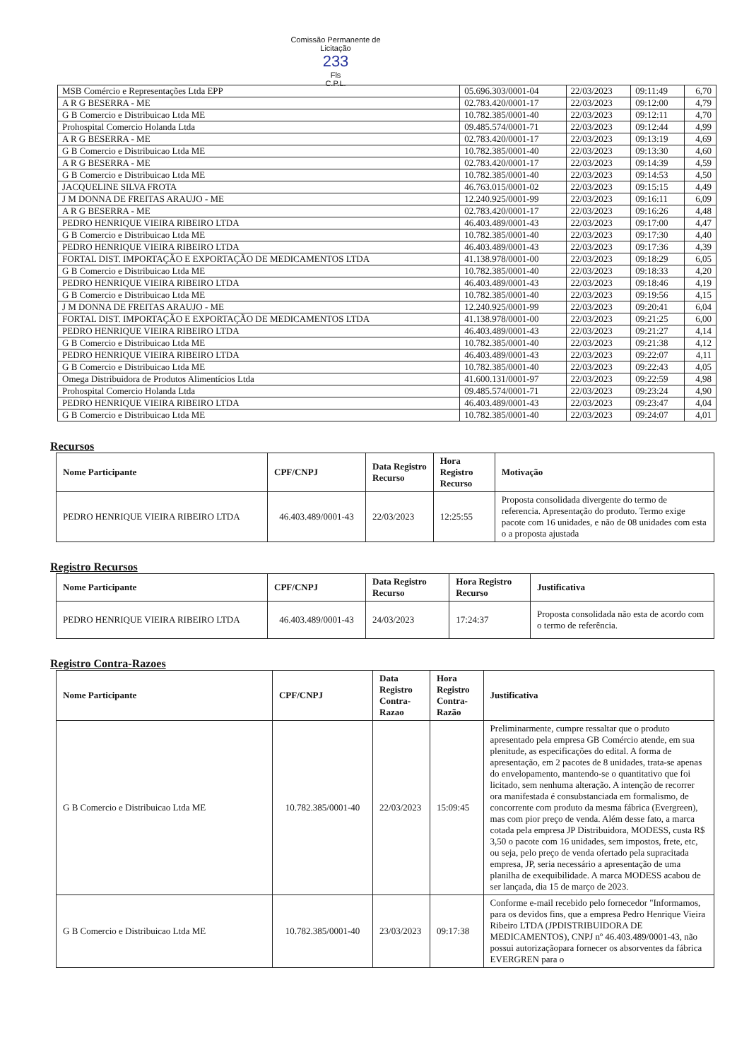Comissão Permanente de Licitação
233
Fls
C.P.L.
| MSB Comércio e Representações Ltda EPP | 05.696.303/0001-04 | 22/03/2023 | 09:11:49 | 6,70 |
| A R G BESERRA - ME | 02.783.420/0001-17 | 22/03/2023 | 09:12:00 | 4,79 |
| G B Comercio e Distribuicao Ltda ME | 10.782.385/0001-40 | 22/03/2023 | 09:12:11 | 4,70 |
| Prohospital Comercio Holanda Ltda | 09.485.574/0001-71 | 22/03/2023 | 09:12:44 | 4,99 |
| A R G BESERRA - ME | 02.783.420/0001-17 | 22/03/2023 | 09:13:19 | 4,69 |
| G B Comercio e Distribuicao Ltda ME | 10.782.385/0001-40 | 22/03/2023 | 09:13:30 | 4,60 |
| A R G BESERRA - ME | 02.783.420/0001-17 | 22/03/2023 | 09:14:39 | 4,59 |
| G B Comercio e Distribuicao Ltda ME | 10.782.385/0001-40 | 22/03/2023 | 09:14:53 | 4,50 |
| JACQUELINE SILVA FROTA | 46.763.015/0001-02 | 22/03/2023 | 09:15:15 | 4,49 |
| J M DONNA DE FREITAS ARAUJO - ME | 12.240.925/0001-99 | 22/03/2023 | 09:16:11 | 6,09 |
| A R G BESERRA - ME | 02.783.420/0001-17 | 22/03/2023 | 09:16:26 | 4,48 |
| PEDRO HENRIQUE VIEIRA RIBEIRO LTDA | 46.403.489/0001-43 | 22/03/2023 | 09:17:00 | 4,47 |
| G B Comercio e Distribuicao Ltda ME | 10.782.385/0001-40 | 22/03/2023 | 09:17:30 | 4,40 |
| PEDRO HENRIQUE VIEIRA RIBEIRO LTDA | 46.403.489/0001-43 | 22/03/2023 | 09:17:36 | 4,39 |
| FORTAL DIST. IMPORTAÇÃO E EXPORTAÇÃO DE MEDICAMENTOS LTDA | 41.138.978/0001-00 | 22/03/2023 | 09:18:29 | 6,05 |
| G B Comercio e Distribuicao Ltda ME | 10.782.385/0001-40 | 22/03/2023 | 09:18:33 | 4,20 |
| PEDRO HENRIQUE VIEIRA RIBEIRO LTDA | 46.403.489/0001-43 | 22/03/2023 | 09:18:46 | 4,19 |
| G B Comercio e Distribuicao Ltda ME | 10.782.385/0001-40 | 22/03/2023 | 09:19:56 | 4,15 |
| J M DONNA DE FREITAS ARAUJO - ME | 12.240.925/0001-99 | 22/03/2023 | 09:20:41 | 6,04 |
| FORTAL DIST. IMPORTAÇÃO E EXPORTAÇÃO DE MEDICAMENTOS LTDA | 41.138.978/0001-00 | 22/03/2023 | 09:21:25 | 6,00 |
| PEDRO HENRIQUE VIEIRA RIBEIRO LTDA | 46.403.489/0001-43 | 22/03/2023 | 09:21:27 | 4,14 |
| G B Comercio e Distribuicao Ltda ME | 10.782.385/0001-40 | 22/03/2023 | 09:21:38 | 4,12 |
| PEDRO HENRIQUE VIEIRA RIBEIRO LTDA | 46.403.489/0001-43 | 22/03/2023 | 09:22:07 | 4,11 |
| G B Comercio e Distribuicao Ltda ME | 10.782.385/0001-40 | 22/03/2023 | 09:22:43 | 4,05 |
| Omega Distribuidora de Produtos Alimentícios Ltda | 41.600.131/0001-97 | 22/03/2023 | 09:22:59 | 4,98 |
| Prohospital Comercio Holanda Ltda | 09.485.574/0001-71 | 22/03/2023 | 09:23:24 | 4,90 |
| PEDRO HENRIQUE VIEIRA RIBEIRO LTDA | 46.403.489/0001-43 | 22/03/2023 | 09:23:47 | 4,04 |
| G B Comercio e Distribuicao Ltda ME | 10.782.385/0001-40 | 22/03/2023 | 09:24:07 | 4,01 |
Recursos
| Nome Participante | CPF/CNPJ | Data Registro Recurso | Hora Registro Recurso | Motivação |
| --- | --- | --- | --- | --- |
| PEDRO HENRIQUE VIEIRA RIBEIRO LTDA | 46.403.489/0001-43 | 22/03/2023 | 12:25:55 | Proposta consolidada divergente do termo de referencia. Apresentação do produto. Termo exige pacote com 16 unidades, e não de 08 unidades com esta o a proposta ajustada |
Registro Recursos
| Nome Participante | CPF/CNPJ | Data Registro Recurso | Hora Registro Recurso | Justificativa |
| --- | --- | --- | --- | --- |
| PEDRO HENRIQUE VIEIRA RIBEIRO LTDA | 46.403.489/0001-43 | 24/03/2023 | 17:24:37 | Proposta consolidada não esta de acordo com o termo de referência. |
Registro Contra-Razoes
| Nome Participante | CPF/CNPJ | Data Registro Contra-Razao | Hora Registro Contra-Razão | Justificativa |
| --- | --- | --- | --- | --- |
| G B Comercio e Distribuicao Ltda ME | 10.782.385/0001-40 | 22/03/2023 | 15:09:45 | Preliminarmente, cumpre ressaltar que o produto apresentado pela empresa GB Comércio atende, em sua plenitude, as especificações do edital. A forma de apresentação, em 2 pacotes de 8 unidades, trata-se apenas do envelopamento, mantendo-se o quantitativo que foi licitado, sem nenhuma alteração. A intenção de recorrer ora manifestada é consubstanciada em formalismo, de concorrente com produto da mesma fábrica (Evergreen), mas com pior preço de venda. Além desse fato, a marca cotada pela empresa JP Distribuidora, MODESS, custa R$ 3,50 o pacote com 16 unidades, sem impostos, frete, etc, ou seja, pelo preço de venda ofertado pela supracitada empresa, JP, seria necessário a apresentação de uma planilha de exequibilidade. A marca MODESS acabou de ser lançada, dia 15 de março de 2023. |
| G B Comercio e Distribuicao Ltda ME | 10.782.385/0001-40 | 23/03/2023 | 09:17:38 | Conforme e-mail recebido pelo fornecedor "Informamos, para os devidos fins, que a empresa Pedro Henrique Vieira Ribeiro LTDA (JPDISTRIBUIDORA DE MEDICAMENTOS), CNPJ nº 46.403.489/0001-43, não possui autorizaçãopara fornecer os absorventes da fábrica EVERGREN para o |